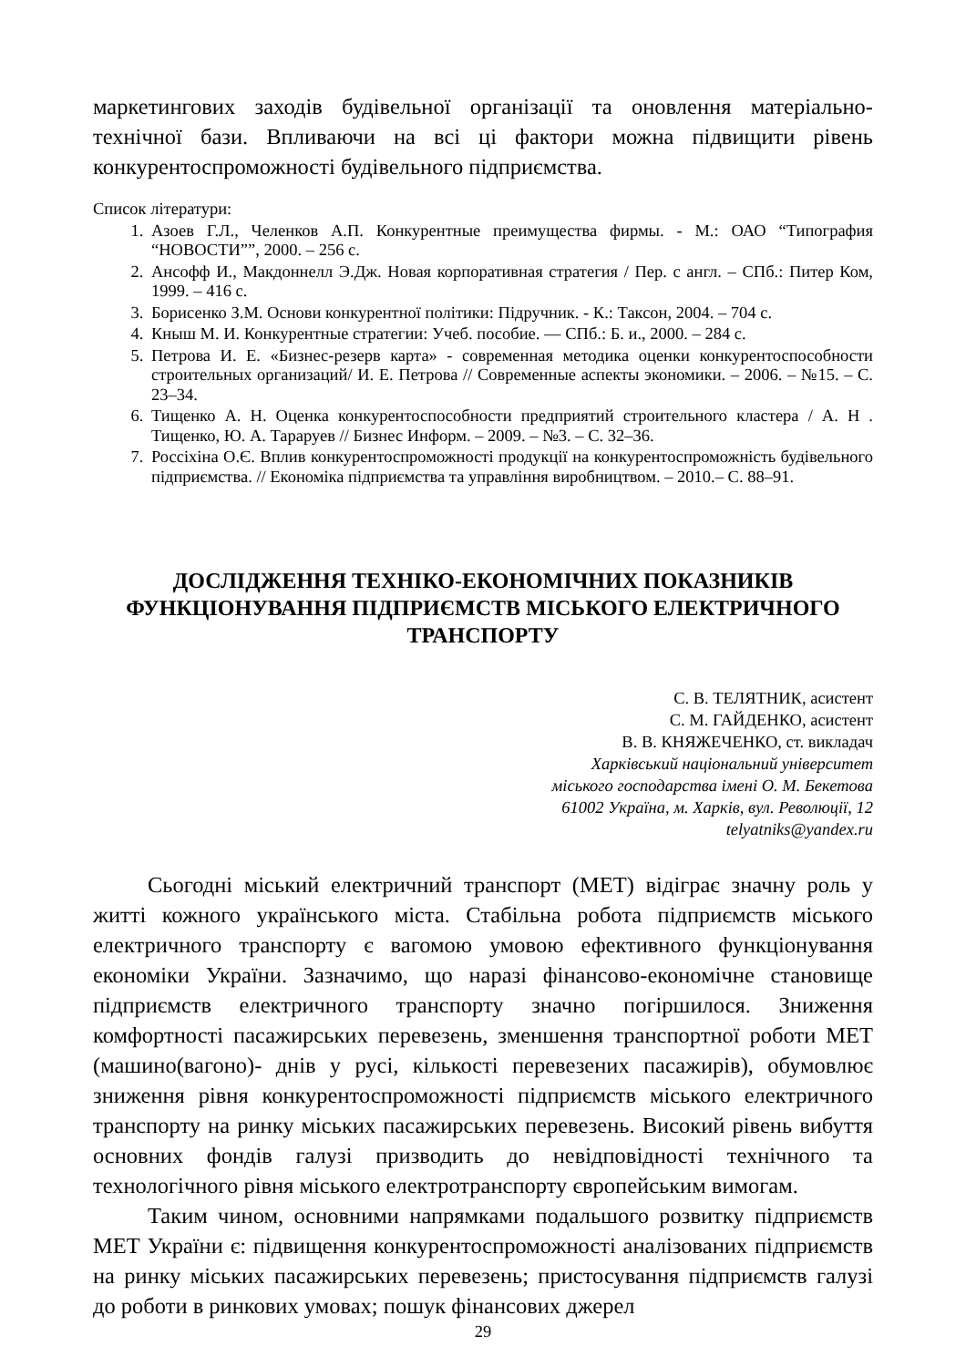маркетингових заходів будівельної організації та оновлення матеріально-технічної бази. Впливаючи на всі ці фактори можна підвищити рівень конкурентоспроможності будівельного підприємства.
Список літератури:
1. Азоев Г.Л., Челенков А.П. Конкурентные преимущества фирмы. - М.: ОАО “Типография “НОВОСТИ””, 2000. – 256 с.
2. Ансофф И., Макдоннелл Э.Дж. Новая корпоративная стратегия / Пер. с англ. – СПб.: Питер Ком, 1999. – 416 с.
3. Борисенко З.М. Основи конкурентної політики: Підручник. - К.: Таксон, 2004. – 704 с.
4. Кныш М. И. Конкурентные стратегии: Учеб. пособие. — СПб.: Б. и., 2000. – 284 с.
5. Петрова И. Е. «Бизнес-резерв карта» - современная методика оценки конкурентоспособности строительных организаций/ И. Е. Петрова // Современные аспекты экономики. – 2006. – №15. – С. 23–34.
6. Тищенко А. Н. Оценка конкурентоспособности предприятий строительного кластера / А. Н . Тищенко, Ю. А. Тараруев // Бизнес Информ. – 2009. – №3. – С. 32–36.
7. Россіхіна О.Є. Вплив конкурентоспроможності продукції на конкурентоспроможність будівельного підприємства. // Економіка підприємства та управління виробництвом. – 2010.– С. 88–91.
ДОСЛІДЖЕННЯ ТЕХНІКО-ЕКОНОМІЧНИХ ПОКАЗНИКІВ
ФУНКЦІОНУВАННЯ ПІДПРИЄМСТВ МІСЬКОГО ЕЛЕКТРИЧНОГО
ТРАНСПОРТУ
С. В. ТЕЛЯТНИК, асистент
С. М. ГАЙДЕНКО, асистент
В. В. КНЯЖЕЧЕНКО, ст. викладач
Харківський національний університет
міського господарства імені О. М. Бекетова
61002 Україна, м. Харків, вул. Революції, 12
telyatniks@yandex.ru
Сьогодні міський електричний транспорт (МЕТ) відіграє значну роль у житті кожного українського міста. Стабільна робота підприємств міського електричного транспорту є вагомою умовою ефективного функціонування економіки України. Зазначимо, що наразі фінансово-економічне становище підприємств електричного транспорту значно погіршилося. Зниження комфортності пасажирських перевезень, зменшення транспортної роботи МЕТ (машино(вагоно)- днів у русі, кількості перевезених пасажирів), обумовлює зниження рівня конкурентоспроможності підприємств міського електричного транспорту на ринку міських пасажирських перевезень. Високий рівень вибуття основних фондів галузі призводить до невідповідності технічного та технологічного рівня міського електротранспорту європейським вимогам.
Таким чином, основними напрямками подальшого розвитку підприємств МЕТ України є: підвищення конкурентоспроможності аналізованих підприємств на ринку міських пасажирських перевезень; пристосування підприємств галузі до роботи в ринкових умовах; пошук фінансових джерел
29